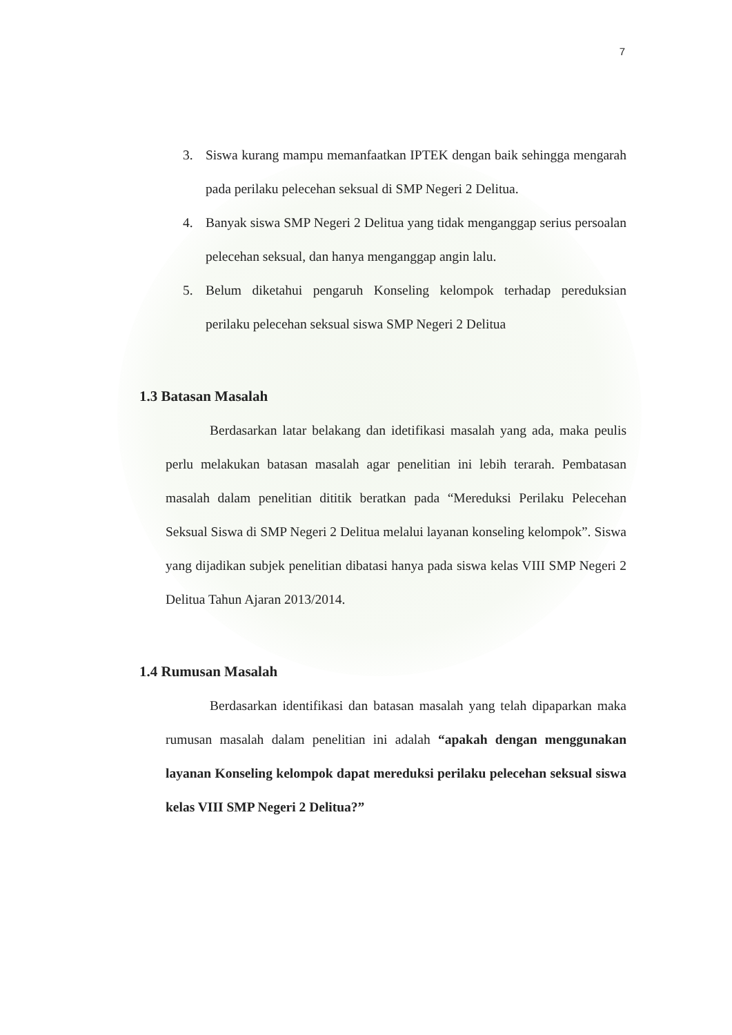7
3. Siswa kurang mampu memanfaatkan IPTEK dengan baik sehingga mengarah pada perilaku pelecehan seksual di SMP Negeri 2 Delitua.
4. Banyak siswa SMP Negeri 2 Delitua yang tidak menganggap serius persoalan pelecehan seksual, dan hanya menganggap angin lalu.
5. Belum diketahui pengaruh Konseling kelompok terhadap pereduksian perilaku pelecehan seksual siswa SMP Negeri 2 Delitua
1.3 Batasan Masalah
Berdasarkan latar belakang dan idetifikasi masalah yang ada, maka peulis perlu melakukan batasan masalah agar penelitian ini lebih terarah. Pembatasan masalah dalam penelitian dititik beratkan pada “Mereduksi Perilaku Pelecehan Seksual Siswa di SMP Negeri 2 Delitua melalui layanan konseling kelompok”. Siswa yang dijadikan subjek penelitian dibatasi hanya pada siswa kelas VIII SMP Negeri 2 Delitua Tahun Ajaran 2013/2014.
1.4 Rumusan Masalah
Berdasarkan identifikasi dan batasan masalah yang telah dipaparkan maka rumusan masalah dalam penelitian ini adalah “apakah dengan menggunakan layanan Konseling kelompok dapat mereduksi perilaku pelecehan seksual siswa kelas VIII SMP Negeri 2 Delitua?”